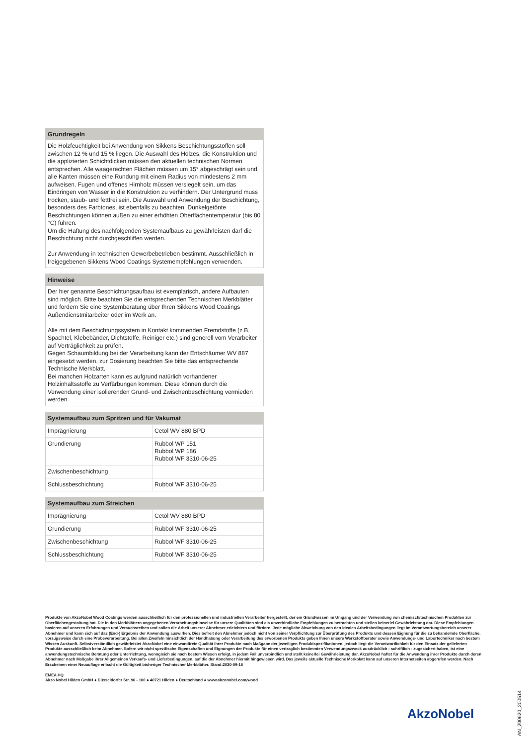Grundregeln
Die Holzfeuchtigkeit bei Anwendung von Sikkens Beschichtungsstoffen soll zwischen 12 % und 15 % liegen. Die Auswahl des Holzes, die Konstruktion und die applizierten Schichtdicken müssen den aktuellen technischen Normen entsprechen. Alle waagerechten Flächen müssen um 15° abgeschrägt sein und alle Kanten müssen eine Rundung mit einem Radius von mindestens 2 mm aufweisen. Fugen und offenes Hirnholz müssen versiegelt sein, um das Eindringen von Wasser in die Konstruktion zu verhindern. Der Untergrund muss trocken, staub- und fettfrei sein. Die Auswahl und Anwendung der Beschichtung, besonders des Farbtones, ist ebenfalls zu beachten. Dunkelgetönte Beschichtungen können außen zu einer erhöhten Oberflächentemperatur (bis 80 °C) führen.
Um die Haftung des nachfolgenden Systemaufbaus zu gewährleisten darf die Beschichtung nicht durchgeschliffen werden.
Zur Anwendung in technischen Gewerbebetrieben bestimmt. Ausschließlich in freigegebenen Sikkens Wood Coatings Systemempfehlungen verwenden.
Hinweise
Der hier genannte Beschichtungsaufbau ist exemplarisch, andere Aufbauten sind möglich. Bitte beachten Sie die entsprechenden Technischen Merkblätter und fordern Sie eine Systemberatung über Ihren Sikkens Wood Coatings Außendienstmitarbeiter oder im Werk an.
Alle mit dem Beschichtungssystem in Kontakt kommenden Fremdstoffe (z.B. Spachtel, Klebebänder, Dichtstoffe, Reiniger etc.) sind generell vom Verarbeiter auf Verträglichkeit zu prüfen.
Gegen Schaumbildung bei der Verarbeitung kann der Entschäumer WV 887 eingesetzt werden, zur Dosierung beachten Sie bitte das entsprechende Technische Merkblatt.
Bei manchen Holzarten kann es aufgrund natürlich vorhandener Holzinhaltsstoffe zu Verfärbungen kommen. Diese können durch die Verwendung einer isolierenden Grund- und Zwischenbeschichtung vermieden werden.
Systemaufbau zum Spritzen und für Vakumat
| Imprägnierung | Cetol WV 880 BPD |
| Grundierung | Rubbol WP 151 Rubbol WP 186 Rubbol WF 3310-06-25 |
| Zwischenbeschichtung | |
| Schlussbeschichtung | Rubbol WF 3310-06-25 |
Systemaufbau zum Streichen
| Imprägnierung | Cetol WV 880 BPD |
| Grundierung | Rubbol WF 3310-06-25 |
| Zwischenbeschichtung | Rubbol WF 3310-06-25 |
| Schlussbeschichtung | Rubbol WF 3310-06-25 |
Produkte von AkzoNobel Wood Coatings werden ausschließlich für den professionellen und industriellen Verarbeiter hergestellt, der ein Grundwissen im Umgang und der Verwendung von chemisch/technischen Produkten zur Oberflächengestaltung hat. Die in den Merkblättern angegebenen Verarbeitungshinweise für unsere Qualitäten sind als unverbindliche Empfehlungen zu betrachten und stellen keinerlei Gewährleistung dar. Diese Empfehlungen basieren auf unseren Erfahrungen und Versuchsreihen und sollen die Arbeit unserer Abnehmer erleichtern und fördern. Jede mögliche Abweichung von den idealen Arbeitsbedingungen liegt im Verantwortungsbereich unserer Abnehmer und kann sich auf das (End-) Ergebnis der Anwendung auswirken. Dies befreit den Abnehmer jedoch nicht von seiner Verpflichtung zur Überprüfung des Produkts und dessen Eignung für die zu behandelnde Oberfläche, vorzugsweise durch eine Probeverarbeitung. Bei allen Zweifeln hinsichtlich der Handhabung oder Verarbeitung des erworbenen Produkts geben Ihnen unsere Werkstoffberater sowie Anwendungs- und Labortechniker nach bestem Wissen Auskunft. Selbstverständlich gewährleistet AkzoNobel eine einwandfreie Qualität ihrer Produkte nach Maßgabe der jeweiligen Produktspezifikationen, jedoch liegt die Verantwortlichkeit für den Einsatz der gelieferten Produkte ausschließlich beim Abnehmer. Sofern wir nicht spezifische Eigenschaften und Eignungen der Produkte für einen vertraglich bestimmten Verwendungszweck ausdrücklich - schriftlich - zugesichert haben, ist eine anwendungstechnische Beratung oder Unterrichtung, wenngleich sie nach bestem Wissen erfolgt, in jedem Fall unverbindlich und stellt keinerlei Gewährleistung dar. AkzoNobel haftet für die Anwendung ihrer Produkte durch deren Abnehmer nach Maßgabe ihrer Allgemeinen Verkaufs- und Lieferbedingungen, auf die der Abnehmer hiermit hingewiesen wird. Das jeweils aktuelle Technische Merkblatt kann auf unseren Internetseiten abgerufen werden. Nach Erscheinen einer Neuauflage erlischt die Gültigkeit bisheriger Technischer Merkblätter. Stand:2020-09-16
EMEA HQ
Akzo Nobel Hilden GmbH ● Düsseldorfer Str. 96 - 100 ● 40721 Hilden ● Deutschland ● www.akzonobel.com/wood
AkzoNobel
AN_200620_200514